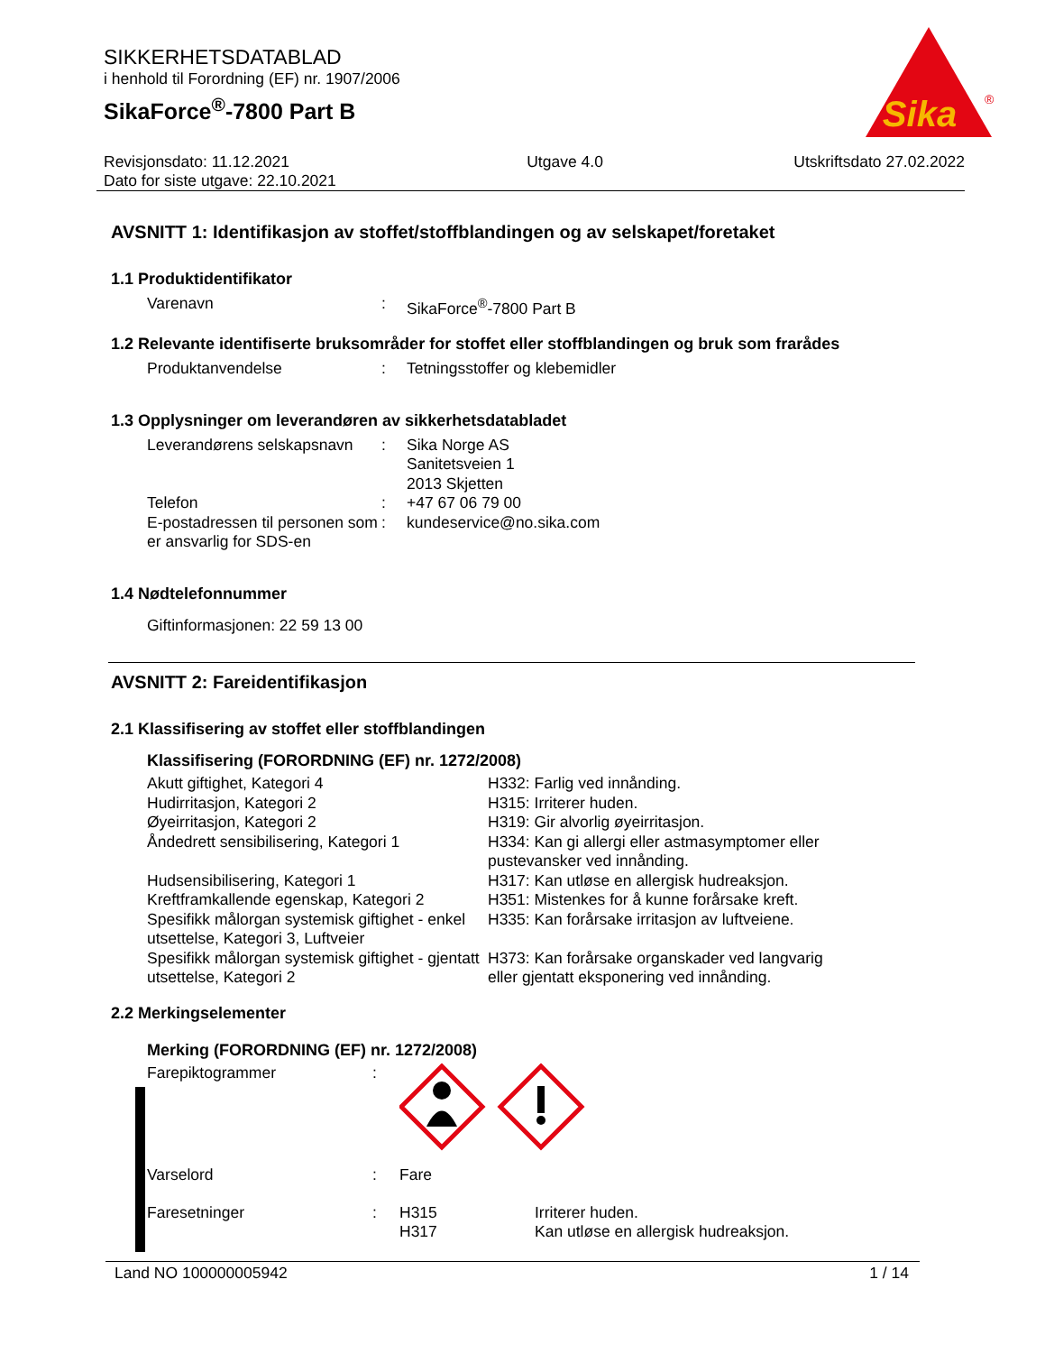SIKKERHETSDATABLAD
i henhold til Forordning (EF) nr. 1907/2006
SikaForce<sup>®</sup>-7800 Part B
Sika
®
Revisjonsdato: 11.12.2021
Dato for siste utgave: 22.10.2021
Utgave 4.0 Utskriftsdato 27.02.2022
AVSNITT 1: Identifikasjon av stoffet/stoffblandingen og av selskapet/foretaket
1.1 Produktidentifikator
Varenavn : SikaForce<sup>®</sup>-7800 Part B
1.2 Relevante identifiserte bruksområder for stoffet eller stoffblandingen og bruk som frarådes
Produktanvendelse : Tetningsstoffer og klebemidler
1.3 Opplysninger om leverandøren av sikkerhetsdatabladet
Leverandørens selskapsnavn
: Sika Norge AS
Sanitetsveien 1
2013 Skjetten
Telefon : +47 67 06 79 00
E-postadressen til personen som er ansvarlig for SDS-en
: kundeservice@no.sika.com
1.4 Nødtelefonnummer
Giftinformasjonen: 22 59 13 00
AVSNITT 2: Fareidentifikasjon
2.1 Klassifisering av stoffet eller stoffblandingen
Klassifisering (FORORDNING (EF) nr. 1272/2008)
Akutt giftighet, Kategori 4 H332: Farlig ved innånding.
Hudirritasjon, Kategori 2 H315: Irriterer huden.
Øyeirritasjon, Kategori 2 H319: Gir alvorlig øyeirritasjon.
Åndedrett sensibilisering, Kategori 1
H334: Kan gi allergi eller astmasymptomer eller pustevansker ved innånding.
Hudsensibilisering, Kategori 1 H317: Kan utløse en allergisk hudreaksjon.
Kreftframkallende egenskap, Kategori 2
H351: Mistenkes for å kunne forårsake kreft.
Spesifikk målorgan systemisk giftighet - enkel utsettelse, Kategori 3, Luftveier
H335: Kan forårsake irritasjon av luftveiene.
Spesifikk målorgan systemisk giftighet - gjentatt utsettelse, Kategori 2
H373: Kan forårsake organskader ved langvarig eller gjentatt eksponering ved innånding.
2.2 Merkingselementer
Merking (FORORDNING (EF) nr. 1272/2008)
Farepiktogrammer :
Varselord : Fare
Faresetninger : H315
H317
Irriterer huden.
Kan utløse en allergisk hudreaksjon.
Land NO 100000005942 1 / 14